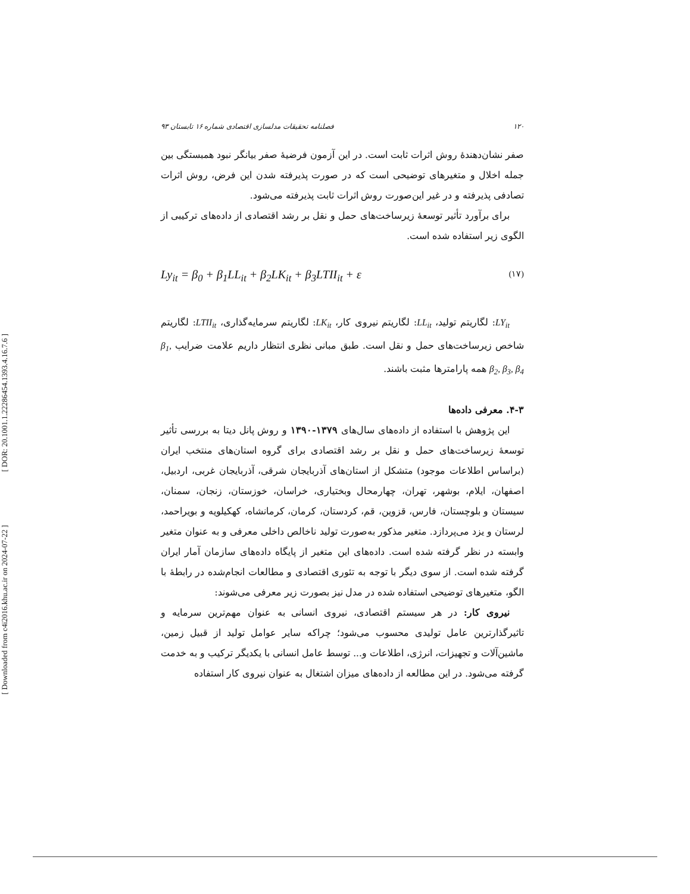[ DOR: 20.1001.1.22286454.1393.4.16.7.6 ]
[ Downloaded from c4i2016.khu.ac.ir on 2024-07-22 ]
۱۲۰ فصلنامه تحقیقات مدلسازی اقتصادی شماره ۱۶ تابستان ۹۳
صفر نشان‌دهندهٔ روش اثرات ثابت است. در این آزمون فرضیهٔ صفر بیانگر نبود همبستگی بین جمله اخلال و متغیرهای توضیحی است که در صورت پذیرفته شدن این فرض، روش اثرات تصادفی پذیرفته و در غیر این‌صورت روش اثرات ثابت پذیرفته می‌شود.
برای برآورد تأثیر توسعهٔ زیرساخت‌های حمل و نقل بر رشد اقتصادی از داده‌های ترکیبی از الگوی زیر استفاده شده است.
Ly<sub>it</sub> = β<sub>0</sub> + β<sub>1</sub>LL<sub>it</sub> + β<sub>2</sub>LK<sub>it</sub> + β<sub>3</sub>LTII<sub>it</sub> + ε (۱۷)
LY<sub>it</sub>: لگاریتم تولید، LL<sub>it</sub>: لگاریتم نیروی کار، LK<sub>it</sub>: لگاریتم سرمایه‌گذاری، LTII<sub>it</sub>: لگاریتم شاخص زیرساخت‌های حمل و نقل است. طبق مبانی نظری انتظار داریم علامت ضرایب β<sub>1</sub>, β<sub>2</sub>, β<sub>3</sub>, β<sub>4</sub> همه پارامترها مثبت باشند.
۴-۳. معرفی داده‌ها
این پژوهش با استفاده از داده‌های سال‌های ۱۳۷۹-۱۳۹۰ و روش پانل دیتا به بررسی تأثیر توسعهٔ زیرساخت‌های حمل و نقل بر رشد اقتصادی برای گروه استان‌های منتخب ایران (براساس اطلاعات موجود) متشکل از استان‌های آذربایجان شرقی، آذربایجان غربی، اردبیل، اصفهان، ایلام، بوشهر، تهران، چهارمحال وبختیاری، خراسان، خوزستان، زنجان، سمنان، سیستان و بلوچستان، فارس، قزوین، قم، کردستان، کرمان، کرمانشاه، کهکیلویه و بویراحمد، لرستان و یزد می‌پردازد. متغیر مذکور به‌صورت تولید ناخالص داخلی معرفی و به عنوان متغیر وابسته در نظر گرفته شده است. داده‌های این متغیر از پایگاه داده‌های سازمان آمار ایران گرفته شده است. از سوی دیگر با توجه به تئوری اقتصادی و مطالعات انجام‌شده در رابطهٔ با الگو، متغیرهای توضیحی استفاده شده در مدل نیز بصورت زیر معرفی می‌شوند:
نیروی کار: در هر سیستم اقتصادی، نیروی انسانی به عنوان مهم‌ترین سرمایه و تاثیرگذارترین عامل تولیدی محسوب می‌شود؛ چراکه سایر عوامل تولید از قبیل زمین، ماشین‌آلات و تجهیزات، انرژی، اطلاعات و... توسط عامل انسانی با یکدیگر ترکیب و به خدمت گرفته می‌شود. در این مطالعه از داده‌های میزان اشتغال به عنوان نیروی کار استفاده